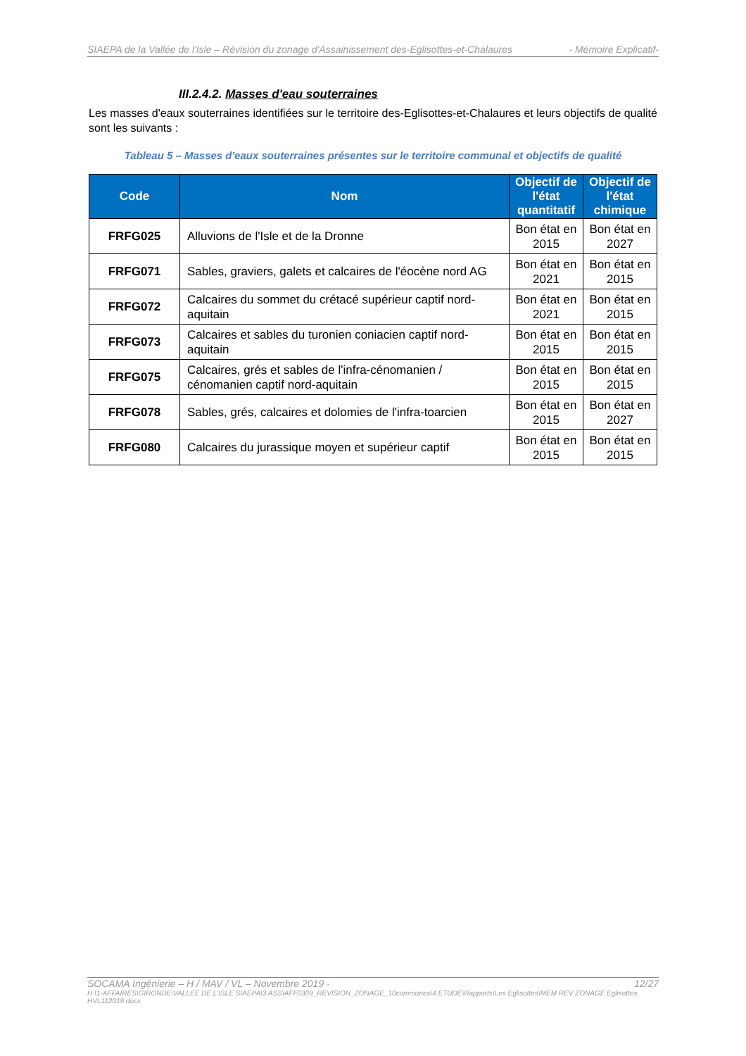SIAEPA de la Vallée de l'Isle – Révision du zonage d'Assainissement des-Eglisottes-et-Chalaures - Mémoire Explicatif-
III.2.4.2. Masses d'eau souterraines
Les masses d'eaux souterraines identifiées sur le territoire des-Eglisottes-et-Chalaures et leurs objectifs de qualité sont les suivants :
Tableau 5 – Masses d'eaux souterraines présentes sur le territoire communal et objectifs de qualité
| Code | Nom | Objectif de l'état quantitatif | Objectif de l'état chimique |
| --- | --- | --- | --- |
| FRFG025 | Alluvions de l'Isle et de la Dronne | Bon état en 2015 | Bon état en 2027 |
| FRFG071 | Sables, graviers, galets et calcaires de l'éocène nord AG | Bon état en 2021 | Bon état en 2015 |
| FRFG072 | Calcaires du sommet du crétacé supérieur captif nord-aquitain | Bon état en 2021 | Bon état en 2015 |
| FRFG073 | Calcaires et sables du turonien coniacien captif nord-aquitain | Bon état en 2015 | Bon état en 2015 |
| FRFG075 | Calcaires, grés et sables de l'infra-cénomanien / cénomanien captif nord-aquitain | Bon état en 2015 | Bon état en 2015 |
| FRFG078 | Sables, grés, calcaires et dolomies de l'infra-toarcien | Bon état en 2015 | Bon état en 2027 |
| FRFG080 | Calcaires du jurassique moyen et supérieur captif | Bon état en 2015 | Bon état en 2015 |
SOCAMA Ingénierie – H / MAV / VL – Novembre 2019 - 12/27
H:\1-AFFAIRES\GIRONDE\VALLEE DE L'ISLE SIAEPA\3 ASS\AFF0309_REVISION_ZONAGE_10communes\4 ETUDE\Rapports\Les Eglisottes\MEM REV ZONAGE Eglisottes HVL112019.docx